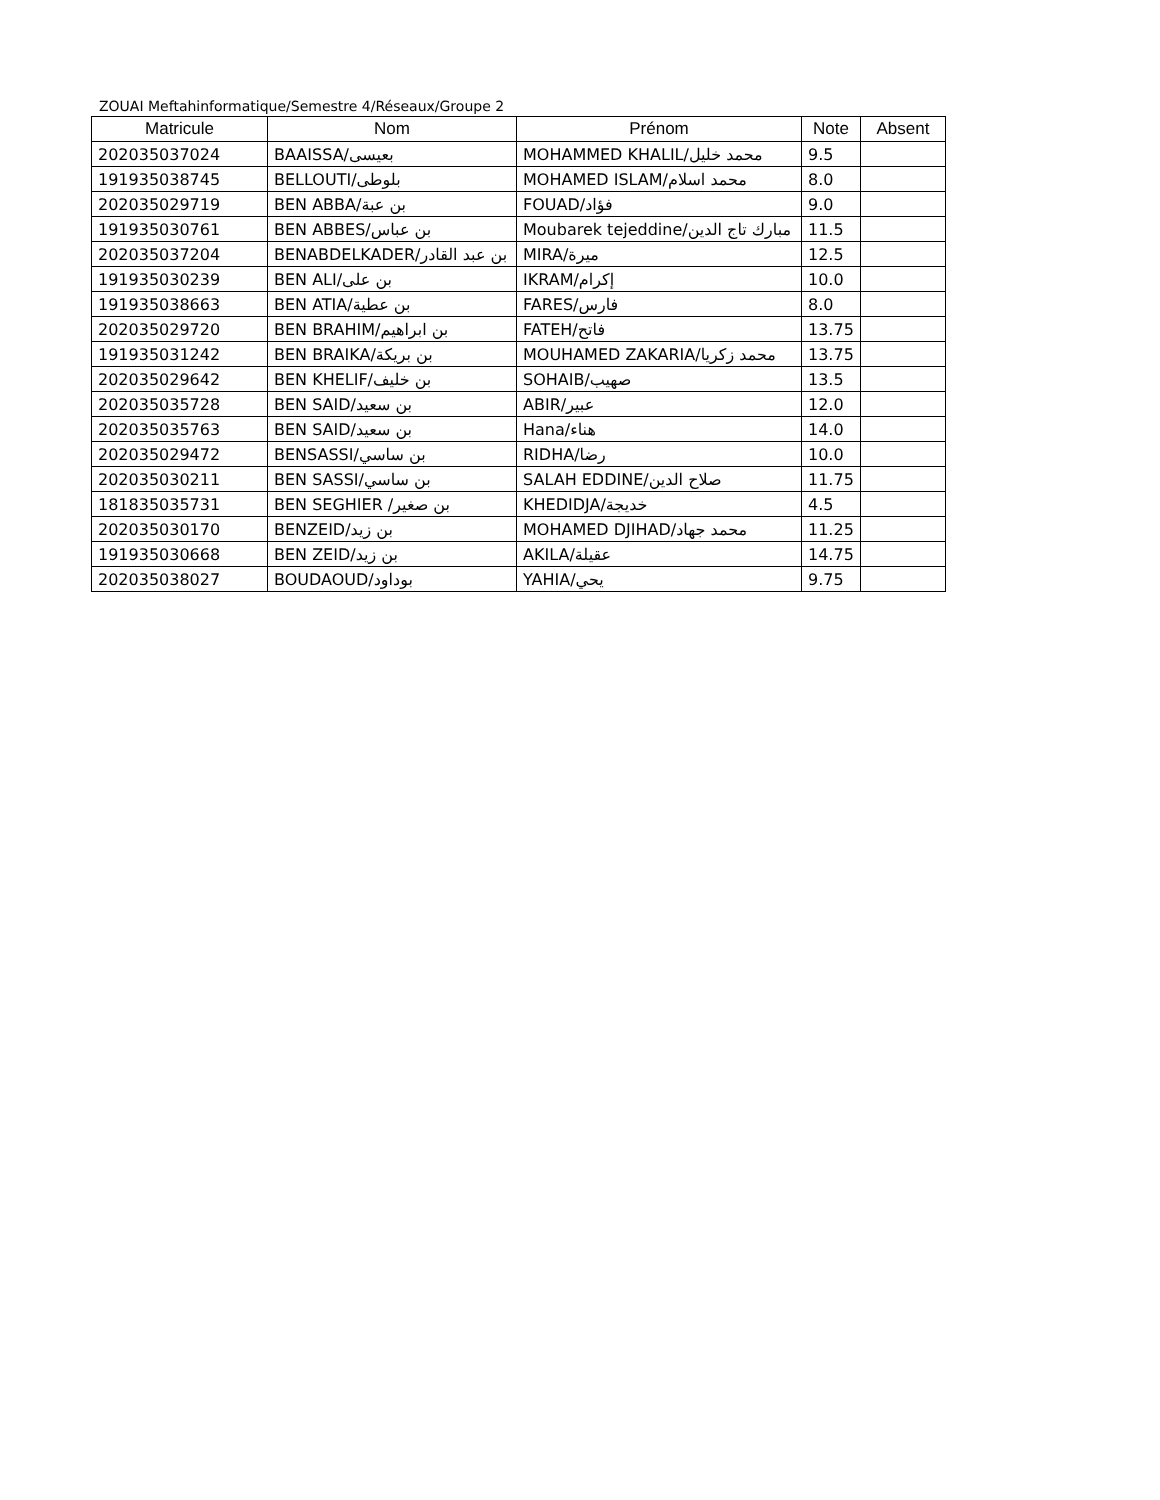ZOUAI Meftahinformatique/Semestre 4/Réseaux/Groupe 2
| Matricule | Nom | Prénom | Note | Absent |
| --- | --- | --- | --- | --- |
| 202035037024 | BAAISSA/بعيسى | MOHAMMED KHALIL/محمد خليل | 9.5 | |
| 191935038745 | BELLOUTI/بلوطى | MOHAMED ISLAM/محمد اسلام | 8.0 | |
| 202035029719 | BEN ABBA/بن عبة | FOUAD/فؤاد | 9.0 | |
| 191935030761 | BEN ABBES/بن عباس | Moubarek tejeddine/مبارك تاج الدين | 11.5 | |
| 202035037204 | BENABDELKADER/بن عبد القادر | MIRA/ميرة | 12.5 | |
| 191935030239 | BEN ALI/بن على | IKRAM/إكرام | 10.0 | |
| 191935038663 | BEN ATIA/بن عطية | FARES/فارس | 8.0 | |
| 202035029720 | BEN BRAHIM/بن ابراهيم | FATEH/فاتح | 13.75 | |
| 191935031242 | BEN BRAIKA/بن بريكة | MOUHAMED ZAKARIA/محمد زكريا | 13.75 | |
| 202035029642 | BEN KHELIF/بن خليف | SOHAIB/صهيب | 13.5 | |
| 202035035728 | BEN SAID/بن سعيد | ABIR/عبير | 12.0 | |
| 202035035763 | BEN SAID/بن سعيد | Hana/هناء | 14.0 | |
| 202035029472 | BENSASSI/بن ساسي | RIDHA/رضا | 10.0 | |
| 202035030211 | BEN SASSI/بن ساسي | SALAH EDDINE/صلاح الدين | 11.75 | |
| 181835035731 | BEN SEGHIER /بن صغير | KHEDIDJA/خديجة | 4.5 | |
| 202035030170 | BENZEID/بن زيد | MOHAMED DJIHAD/محمد جهاد | 11.25 | |
| 191935030668 | BEN ZEID/بن زيد | AKILA/عقيلة | 14.75 | |
| 202035038027 | BOUDAOUD/بوداود | YAHIA/يحي | 9.75 | |